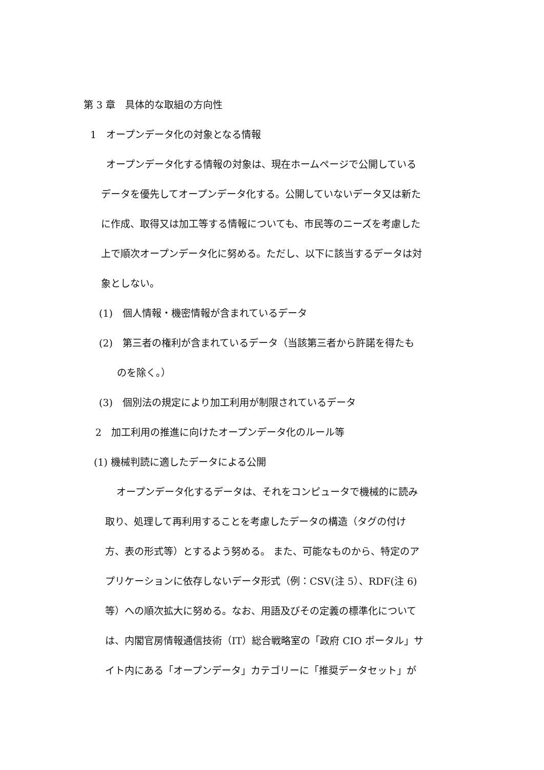第 3 章　具体的な取組の方向性
1　オープンデータ化の対象となる情報
オープンデータ化する情報の対象は、現在ホームページで公開している
データを優先してオープンデータ化する。公開していないデータ又は新た
に作成、取得又は加工等する情報についても、市民等のニーズを考慮した
上で順次オープンデータ化に努める。ただし、以下に該当するデータは対
象としない。
(1)　個人情報・機密情報が含まれているデータ
(2)　第三者の権利が含まれているデータ（当該第三者から許諾を得たも
のを除く。）
(3)　個別法の規定により加工利用が制限されているデータ
2　加工利用の推進に向けたオープンデータ化のルール等
(1) 機械判読に適したデータによる公開
オープンデータ化するデータは、それをコンピュータで機械的に読み
取り、処理して再利用することを考慮したデータの構造（タグの付け
方、表の形式等）とするよう努める。 また、可能なものから、特定のア
プリケーションに依存しないデータ形式（例：CSV(注 5）、RDF(注 6)
等）への順次拡大に努める。なお、用語及びその定義の標準化について
は、内閣官房情報通信技術（IT）総合戦略室の「政府 CIO ポータル」サ
イト内にある「オープンデータ」カテゴリーに「推奨データセット」が